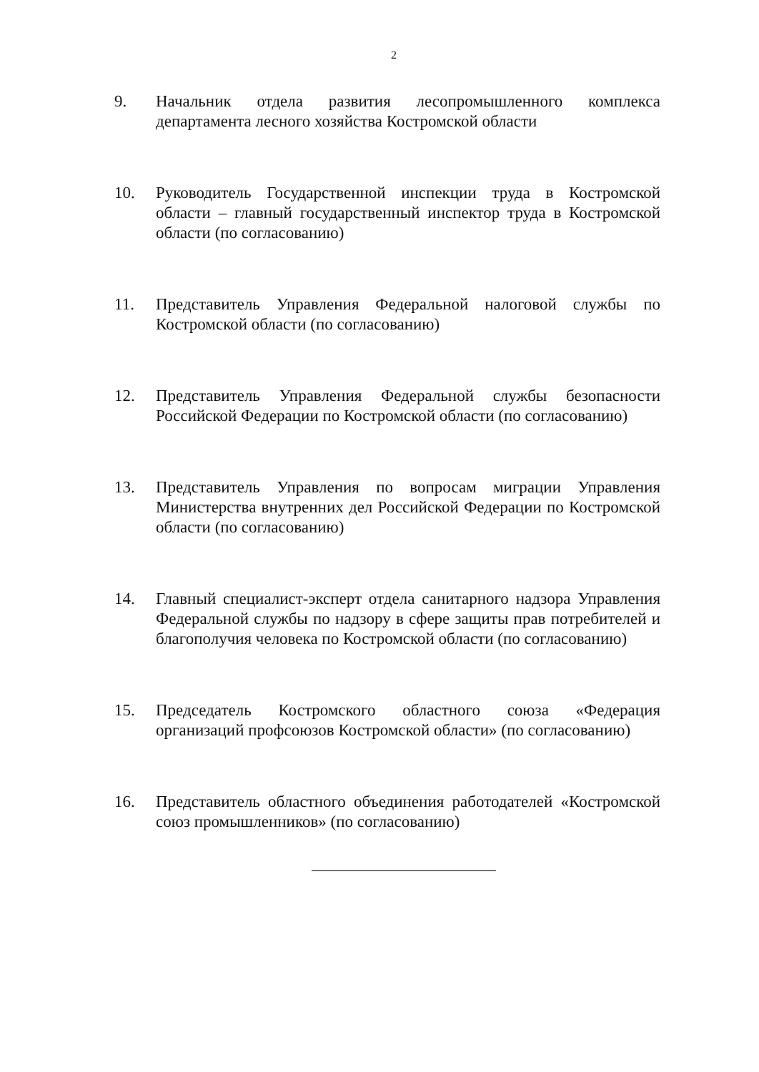2
9. Начальник отдела развития лесопромышленного комплекса департамента лесного хозяйства Костромской области
10. Руководитель Государственной инспекции труда в Костромской области – главный государственный инспектор труда в Костромской области (по согласованию)
11. Представитель Управления Федеральной налоговой службы по Костромской области (по согласованию)
12. Представитель Управления Федеральной службы безопасности Российской Федерации по Костромской области (по согласованию)
13. Представитель Управления по вопросам миграции Управления Министерства внутренних дел Российской Федерации по Костромской области (по согласованию)
14. Главный специалист-эксперт отдела санитарного надзора Управления Федеральной службы по надзору в сфере защиты прав потребителей и благополучия человека по Костромской области (по согласованию)
15. Председатель Костромского областного союза «Федерация организаций профсоюзов Костромской области» (по согласованию)
16. Представитель областного объединения работодателей «Костромской союз промышленников» (по согласованию)